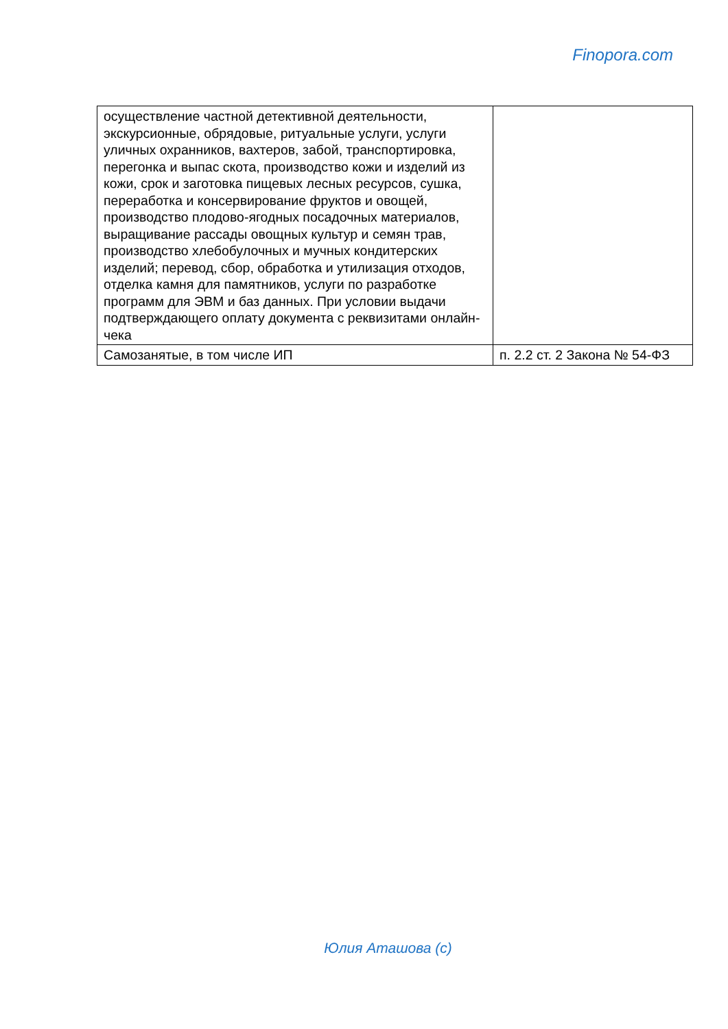Finopora.com
| осуществление частной детективной деятельности, экскурсионные, обрядовые, ритуальные услуги, услуги уличных охранников, вахтеров, забой, транспортировка, перегонка и выпас скота, производство кожи и изделий из кожи, срок и заготовка пищевых лесных ресурсов, сушка, переработка и консервирование фруктов и овощей, производство плодово-ягодных посадочных материалов, выращивание рассады овощных культур и семян трав, производство хлебобулочных и мучных кондитерских изделий; перевод, сбор, обработка и утилизация отходов, отделка камня для памятников, услуги по разработке программ для ЭВМ и баз данных. При условии выдачи подтверждающего оплату документа с реквизитами онлайн-чека | |
| Самозанятые, в том числе ИП | п. 2.2 ст. 2 Закона № 54-ФЗ |
Юлия Аташова (c)